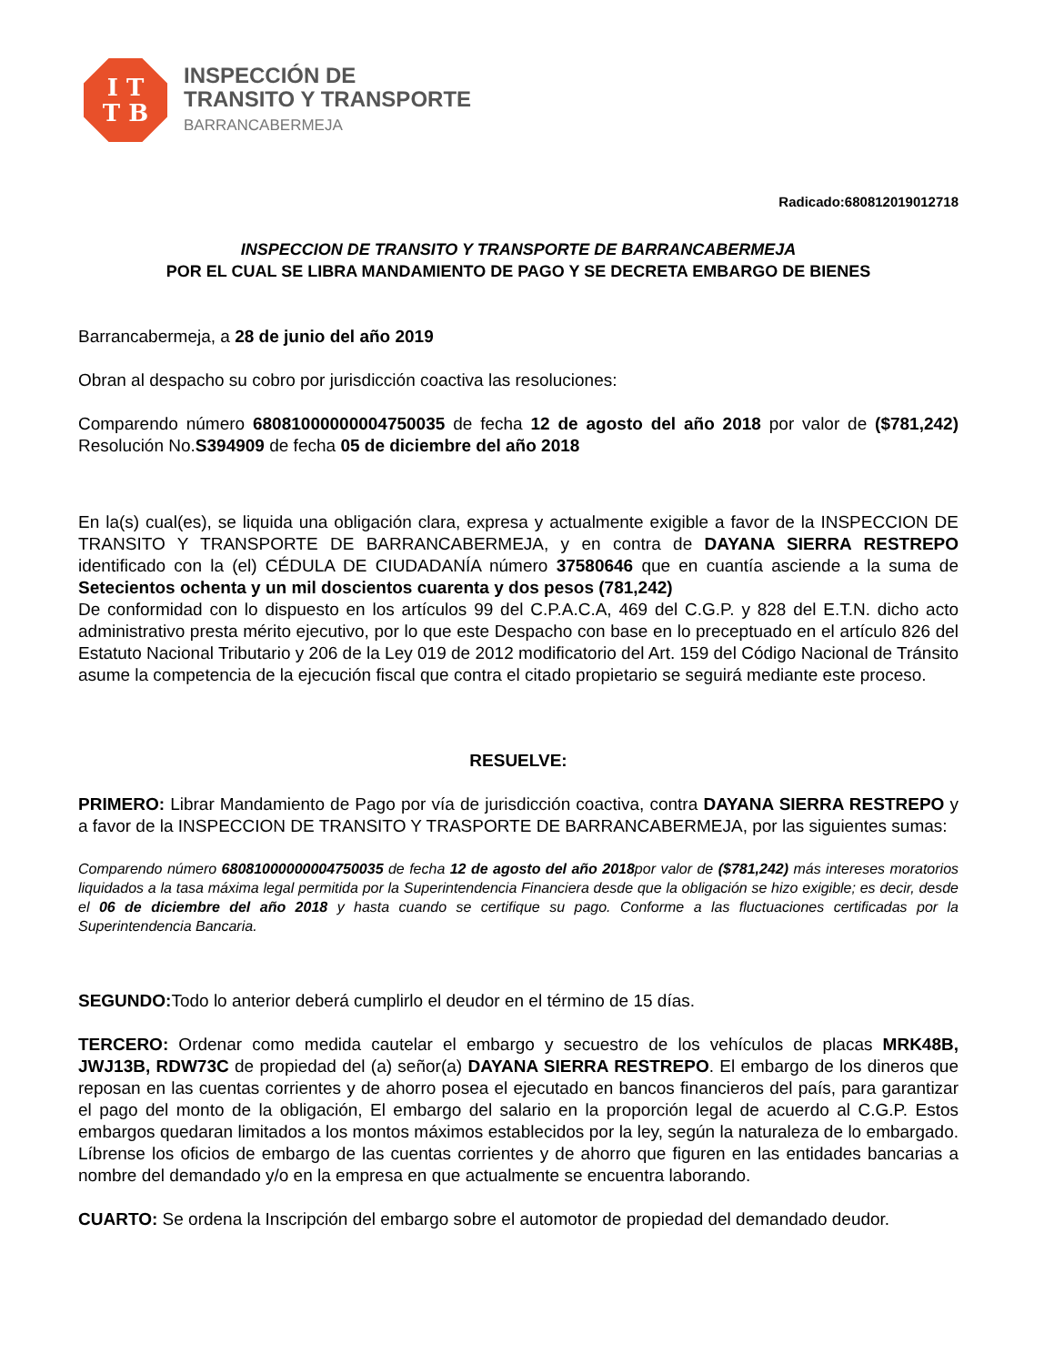I T
T B
INSPECCIÓN DE
TRANSITO Y TRANSPORTE
BARRANCABERMEJA
Radicado:680812019012718
INSPECCION DE TRANSITO Y TRANSPORTE DE BARRANCABERMEJA
POR EL CUAL SE LIBRA MANDAMIENTO DE PAGO Y SE DECRETA EMBARGO DE BIENES
Barrancabermeja, a 28 de junio del año 2019
Obran al despacho su cobro por jurisdicción coactiva las resoluciones:
Comparendo número 68081000000004750035 de fecha 12 de agosto del año 2018 por valor de ($781,242) Resolución No.S394909 de fecha 05 de diciembre del año 2018
En la(s) cual(es), se liquida una obligación clara, expresa y actualmente exigible a favor de la INSPECCION DE TRANSITO Y TRANSPORTE DE BARRANCABERMEJA, y en contra de DAYANA SIERRA RESTREPO identificado con la (el) CÉDULA DE CIUDADANÍA número 37580646 que en cuantía asciende a la suma de Setecientos ochenta y un mil doscientos cuarenta y dos pesos (781,242)
De conformidad con lo dispuesto en los artículos 99 del C.P.A.C.A, 469 del C.G.P. y 828 del E.T.N. dicho acto administrativo presta mérito ejecutivo, por lo que este Despacho con base en lo preceptuado en el artículo 826 del Estatuto Nacional Tributario y 206 de la Ley 019 de 2012 modificatorio del Art. 159 del Código Nacional de Tránsito asume la competencia de la ejecución fiscal que contra el citado propietario se seguirá mediante este proceso.
RESUELVE:
PRIMERO: Librar Mandamiento de Pago por vía de jurisdicción coactiva, contra DAYANA SIERRA RESTREPO y a favor de la INSPECCION DE TRANSITO Y TRASPORTE DE BARRANCABERMEJA, por las siguientes sumas:
Comparendo número 68081000000004750035 de fecha 12 de agosto del año 2018por valor de ($781,242) más intereses moratorios liquidados a la tasa máxima legal permitida por la Superintendencia Financiera desde que la obligación se hizo exigible; es decir, desde el 06 de diciembre del año 2018 y hasta cuando se certifique su pago. Conforme a las fluctuaciones certificadas por la Superintendencia Bancaria.
SEGUNDO: Todo lo anterior deberá cumplirlo el deudor en el término de 15 días.
TERCERO: Ordenar como medida cautelar el embargo y secuestro de los vehículos de placas MRK48B, JWJ13B, RDW73C de propiedad del (a) señor(a) DAYANA SIERRA RESTREPO. El embargo de los dineros que reposan en las cuentas corrientes y de ahorro posea el ejecutado en bancos financieros del país, para garantizar el pago del monto de la obligación, El embargo del salario en la proporción legal de acuerdo al C.G.P. Estos embargos quedaran limitados a los montos máximos establecidos por la ley, según la naturaleza de lo embargado. Líbrense los oficios de embargo de las cuentas corrientes y de ahorro que figuren en las entidades bancarias a nombre del demandado y/o en la empresa en que actualmente se encuentra laborando.
CUARTO: Se ordena la Inscripción del embargo sobre el automotor de propiedad del demandado deudor.